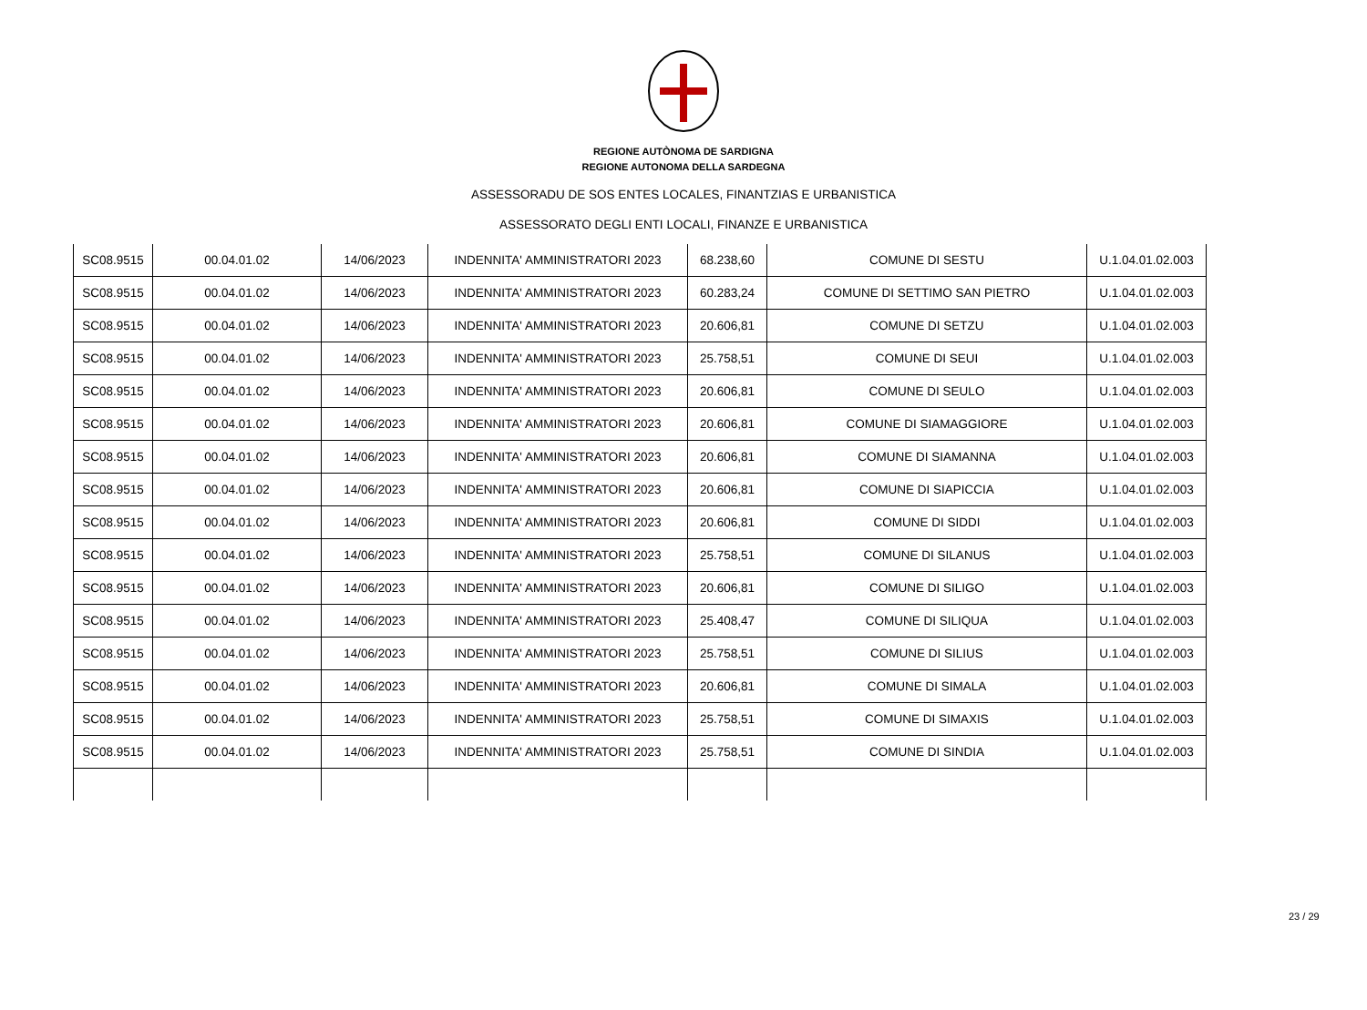REGIONE AUTÒNOMA DE SARDIGNA
REGIONE AUTONOMA DELLA SARDEGNA
ASSESSORADU DE SOS ENTES LOCALES, FINANTZIAS E URBANISTICA
ASSESSORATO DEGLI ENTI LOCALI, FINANZE E URBANISTICA
| SC08.9515 | 00.04.01.02 | 14/06/2023 | INDENNITA' AMMINISTRATORI 2023 | 68.238,60 | COMUNE DI SESTU | U.1.04.01.02.003 |
| SC08.9515 | 00.04.01.02 | 14/06/2023 | INDENNITA' AMMINISTRATORI 2023 | 60.283,24 | COMUNE DI SETTIMO SAN PIETRO | U.1.04.01.02.003 |
| SC08.9515 | 00.04.01.02 | 14/06/2023 | INDENNITA' AMMINISTRATORI 2023 | 20.606,81 | COMUNE DI SETZU | U.1.04.01.02.003 |
| SC08.9515 | 00.04.01.02 | 14/06/2023 | INDENNITA' AMMINISTRATORI 2023 | 25.758,51 | COMUNE DI SEUI | U.1.04.01.02.003 |
| SC08.9515 | 00.04.01.02 | 14/06/2023 | INDENNITA' AMMINISTRATORI 2023 | 20.606,81 | COMUNE DI SEULO | U.1.04.01.02.003 |
| SC08.9515 | 00.04.01.02 | 14/06/2023 | INDENNITA' AMMINISTRATORI 2023 | 20.606,81 | COMUNE DI SIAMAGGIORE | U.1.04.01.02.003 |
| SC08.9515 | 00.04.01.02 | 14/06/2023 | INDENNITA' AMMINISTRATORI 2023 | 20.606,81 | COMUNE DI SIAMANNA | U.1.04.01.02.003 |
| SC08.9515 | 00.04.01.02 | 14/06/2023 | INDENNITA' AMMINISTRATORI 2023 | 20.606,81 | COMUNE DI SIAPICCIA | U.1.04.01.02.003 |
| SC08.9515 | 00.04.01.02 | 14/06/2023 | INDENNITA' AMMINISTRATORI 2023 | 20.606,81 | COMUNE DI SIDDI | U.1.04.01.02.003 |
| SC08.9515 | 00.04.01.02 | 14/06/2023 | INDENNITA' AMMINISTRATORI 2023 | 25.758,51 | COMUNE DI SILANUS | U.1.04.01.02.003 |
| SC08.9515 | 00.04.01.02 | 14/06/2023 | INDENNITA' AMMINISTRATORI 2023 | 20.606,81 | COMUNE DI SILIGO | U.1.04.01.02.003 |
| SC08.9515 | 00.04.01.02 | 14/06/2023 | INDENNITA' AMMINISTRATORI 2023 | 25.408,47 | COMUNE DI SILIQUA | U.1.04.01.02.003 |
| SC08.9515 | 00.04.01.02 | 14/06/2023 | INDENNITA' AMMINISTRATORI 2023 | 25.758,51 | COMUNE DI SILIUS | U.1.04.01.02.003 |
| SC08.9515 | 00.04.01.02 | 14/06/2023 | INDENNITA' AMMINISTRATORI 2023 | 20.606,81 | COMUNE DI SIMALA | U.1.04.01.02.003 |
| SC08.9515 | 00.04.01.02 | 14/06/2023 | INDENNITA' AMMINISTRATORI 2023 | 25.758,51 | COMUNE DI SIMAXIS | U.1.04.01.02.003 |
| SC08.9515 | 00.04.01.02 | 14/06/2023 | INDENNITA' AMMINISTRATORI 2023 | 25.758,51 | COMUNE DI SINDIA | U.1.04.01.02.003 |
23 / 29